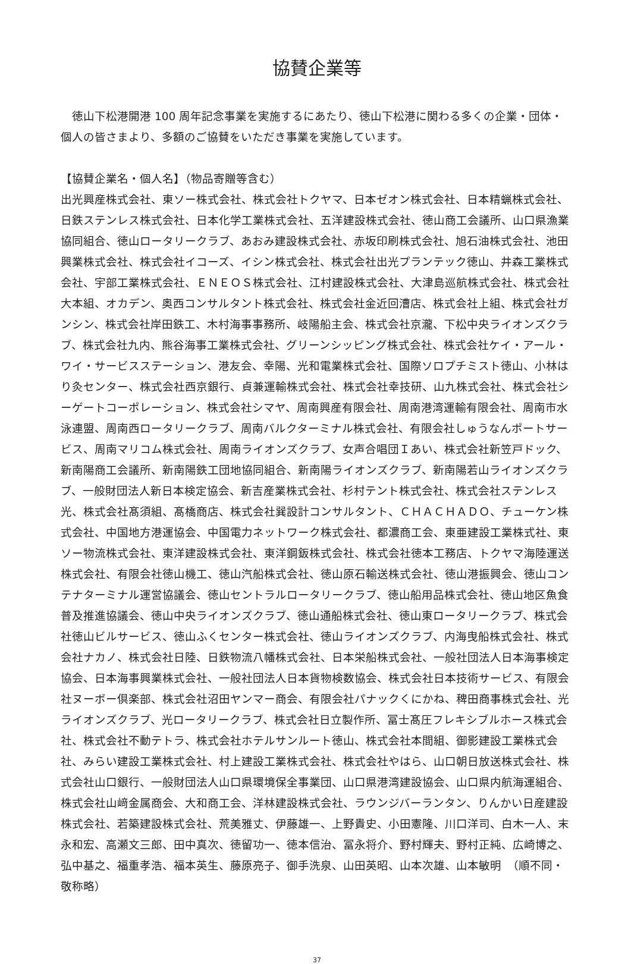協賛企業等
　徳山下松港開港 100 周年記念事業を実施するにあたり、徳山下松港に関わる多くの企業・団体・個人の皆さまより、多額のご協賛をいただき事業を実施しています。
【協賛企業名・個人名】（物品寄贈等含む）
出光興産株式会社、東ソー株式会社、株式会社トクヤマ、日本ゼオン株式会社、日本精蝋株式会社、日鉄ステンレス株式会社、日本化学工業株式会社、五洋建設株式会社、徳山商工会議所、山口県漁業協同組合、徳山ロータリークラブ、あおみ建設株式会社、赤坂印刷株式会社、旭石油株式会社、池田興業株式会社、株式会社イコーズ、イシン株式会社、株式会社出光プランテック徳山、井森工業株式会社、宇部工業株式会社、ＥＮＥＯＳ株式会社、江村建設株式会社、大津島巡航株式会社、株式会社大本組、オカデン、奥西コンサルタント株式会社、株式会社金近回漕店、株式会社上組、株式会社ガンシン、株式会社岸田鉄工、木村海事事務所、岐陽船主会、株式会社京瀧、下松中央ライオンズクラブ、株式会社九内、熊谷海事工業株式会社、グリーンシッピング株式会社、株式会社ケイ・アール・ワイ・サービスステーション、港友会、幸陽、光和電業株式会社、国際ソロプチミスト徳山、小林はり灸センター、株式会社西京銀行、貞兼運輸株式会社、株式会社幸技研、山九株式会社、株式会社シーゲートコーポレーション、株式会社シマヤ、周南興産有限会社、周南港湾運輸有限会社、周南市水泳連盟、周南西ロータリークラブ、周南バルクターミナル株式会社、有限会社しゅうなんポートサービス、周南マリコム株式会社、周南ライオンズクラブ、女声合唱団Ｉあい、株式会社新笠戸ドック、新南陽商工会議所、新南陽鉄工団地協同組合、新南陽ライオンズクラブ、新南陽若山ライオンズクラブ、一般財団法人新日本検定協会、新吉産業株式会社、杉村テント株式会社、株式会社ステンレス光、株式会社髙須組、髙橋商店、株式会社巽設計コンサルタント、ＣＨＡＣＨＡＤＯ、チューケン株式会社、中国地方港運協会、中国電力ネットワーク株式会社、都濃商工会、東亜建設工業株式社、東ソー物流株式会社、東洋建設株式会社、東洋鋼鈑株式会社、株式会社徳本工務店、トクヤマ海陸運送株式会社、有限会社徳山機工、徳山汽船株式会社、徳山原石輸送株式会社、徳山港振興会、徳山コンテナターミナル運営協議会、徳山セントラルロータリークラブ、徳山船用品株式会社、徳山地区魚食普及推進協議会、徳山中央ライオンズクラブ、徳山通船株式会社、徳山東ロータリークラブ、株式会社徳山ビルサービス、徳山ふくセンター株式会社、徳山ライオンズクラブ、内海曳船株式会社、株式会社ナカノ、株式会社日陸、日鉄物流八幡株式会社、日本栄船株式会社、一般社団法人日本海事検定協会、日本海事興業株式会社、一般社団法人日本貨物検数協会、株式会社日本技術サービス、有限会社ヌーボー倶楽部、株式会社沼田ヤンマー商会、有限会社パナックくにかね、稗田商事株式会社、光ライオンズクラブ、光ロータリークラブ、株式会社日立製作所、冨士髙圧フレキシブルホース株式会社、株式会社不動テトラ、株式会社ホテルサンルート徳山、株式会社本間組、御影建設工業株式会社、みらい建設工業株式会社、村上建設工業株式会社、株式会社やはら、山口朝日放送株式会社、株式会社山口銀行、一般財団法人山口県環境保全事業団、山口県港湾建設協会、山口県内航海運組合、株式会社山﨑金属商会、大和商工会、洋林建設株式会社、ラウンジバーランタン、りんかい日産建設株式会社、若築建設株式会社、荒美雅丈、伊藤雄一、上野貴史、小田憲隆、川口洋司、白木一人、末永和宏、高瀬文三郎、田中真次、徳留功一、徳本信治、冨永将介、野村輝夫、野村正純、広崎博之、弘中基之、福重孝浩、福本英生、藤原亮子、御手洗泉、山田英昭、山本次雄、山本敏明　（順不同・敬称略）
37